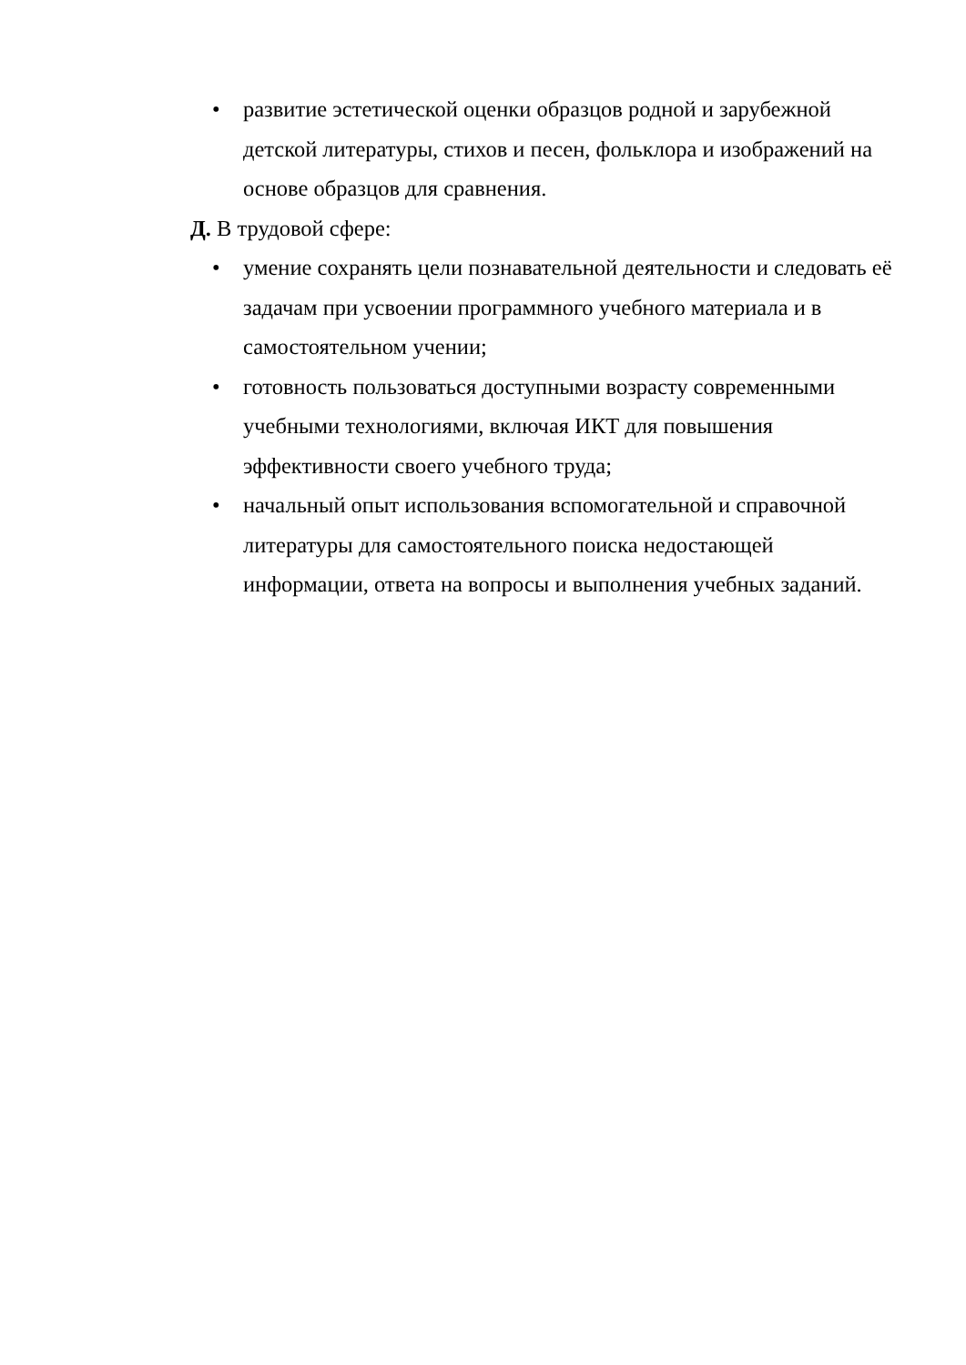• развитие эстетической оценки образцов родной и зарубежной детской литературы, стихов и песен, фольклора и изображений на основе образцов для сравнения.
Д. В трудовой сфере:
• умение сохранять цели познавательной деятельности и следовать её задачам при усвоении программного учебного материала и в самостоятельном учении;
• готовность пользоваться доступными возрасту современными учебными технологиями, включая ИКТ для повышения эффективности своего учебного труда;
• начальный опыт использования вспомогательной и справочной литературы для самостоятельного поиска недостающей информации, ответа на вопросы и выполнения учебных заданий.